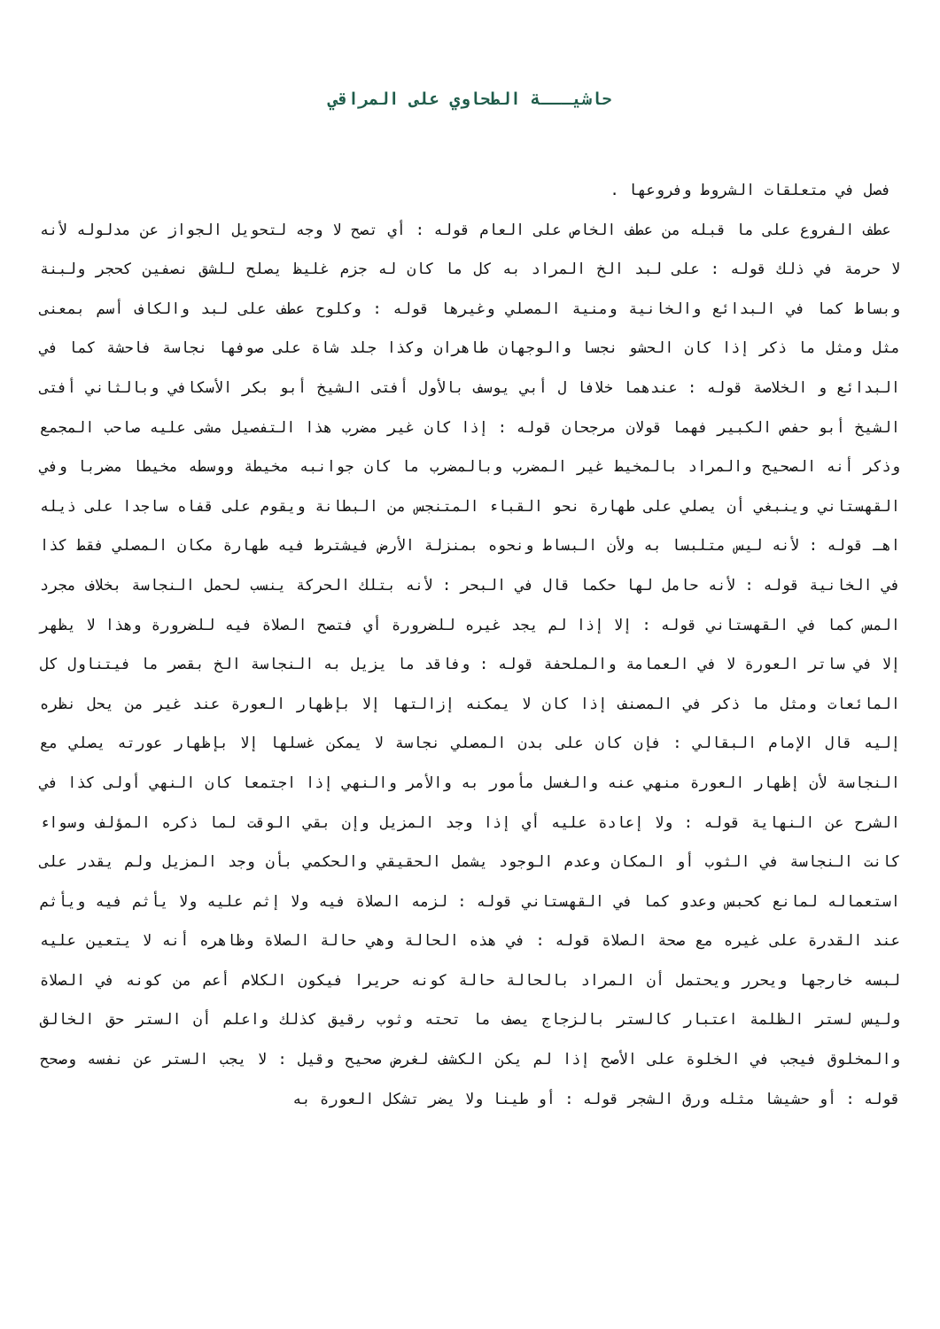حاشيـــة الطحاوي على المراقي
فصل في متعلقات الشروط وفروعها .
عطف الفروع على ما قبله من عطف الخاص على العام قوله : أي تصح لا وجه لتحويل الجواز عن مدلوله لأنه لا حرمة في ذلك قوله : على لبد الخ المراد به كل ما كان له جزم غليظ يصلح للشق نصفين كحجر ولبنة وبساط كما في البدائع والخانية ومنية المصلي وغيرها قوله : وكلوح عطف على لبد والكاف أسم بمعنى مثل ومثل ما ذكر إذا كان الحشو نجسا والوجهان طاهران وكذا جلد شاة على صوفها نجاسة فاحشة كما في البدائع و الخلاصة قوله : عندهما خلافا ل أبي يوسف بالأول أفتى الشيخ أبو بكر الأسكافي وبالثاني أفتى الشيخ أبو حفص الكبير فهما قولان مرجحان قوله : إذا كان غير مضرب هذا التفصيل مشى عليه صاحب المجمع وذكر أنه الصحيح والمراد بالمخيط غير المضرب وبالمضرب ما كان جوانبه مخيطة ووسطه مخيطا مضربا وفي القهستاني وينبغي أن يصلي على طهارة نحو القباء المتنجس من البطانة ويقوم على قفاه ساجدا على ذيله اهـ قوله : لأنه ليس متلبسا به ولأن البساط ونحوه بمنزلة الأرض فيشترط فيه طهارة مكان المصلي فقط كذا في الخانية قوله : لأنه حامل لها حكما قال في البحر : لأنه بتلك الحركة ينسب لحمل النجاسة بخلاف مجرد المس كما في القهستاني قوله : إلا إذا لم يجد غيره للضرورة أي فتصح الصلاة فيه للضرورة وهذا لا يظهر إلا في ساتر العورة لا في العمامة والملحفة قوله : وفاقد ما يزيل به النجاسة الخ بقصر ما فيتناول كل المائعات ومثل ما ذكر في المصنف إذا كان لا يمكنه إزالتها إلا بإظهار العورة عند غير من يحل نظره إليه قال الإمام البقالي : فإن كان على بدن المصلي نجاسة لا يمكن غسلها إلا بإظهار عورته يصلي مع النجاسة لأن إظهار العورة منهي عنه والغسل مأمور به والأمر والنهي إذا اجتمعا كان النهي أولى كذا في الشرح عن النهاية قوله : ولا إعادة عليه أي إذا وجد المزيل وإن بقي الوقت لما ذكره المؤلف وسواء كانت النجاسة في الثوب أو المكان وعدم الوجود يشمل الحقيقي والحكمي بأن وجد المزيل ولم يقدر على استعماله لمانع كحبس وعدو كما في القهستاني قوله : لزمه الصلاة فيه ولا إثم عليه ولا يأثم فيه ويأثم عند القدرة على غيره مع صحة الصلاة قوله : في هذه الحالة وهي حالة الصلاة وظاهره أنه لا يتعين عليه لبسه خارجها ويحرر ويحتمل أن المراد بالحالة حالة كونه حريرا فيكون الكلام أعم من كونه في الصلاة وليس لستر الظلمة اعتبار كالستر بالزجاج يصف ما تحته وثوب رقيق كذلك واعلم أن الستر حق الخالق والمخلوق فيجب في الخلوة على الأصح إذا لم يكن الكشف لغرض صحيح وقيل : لا يجب الستر عن نفسه وصحح قوله : أو حشيشا مثله ورق الشجر قوله : أو طينا ولا يضر تشكل العورة به